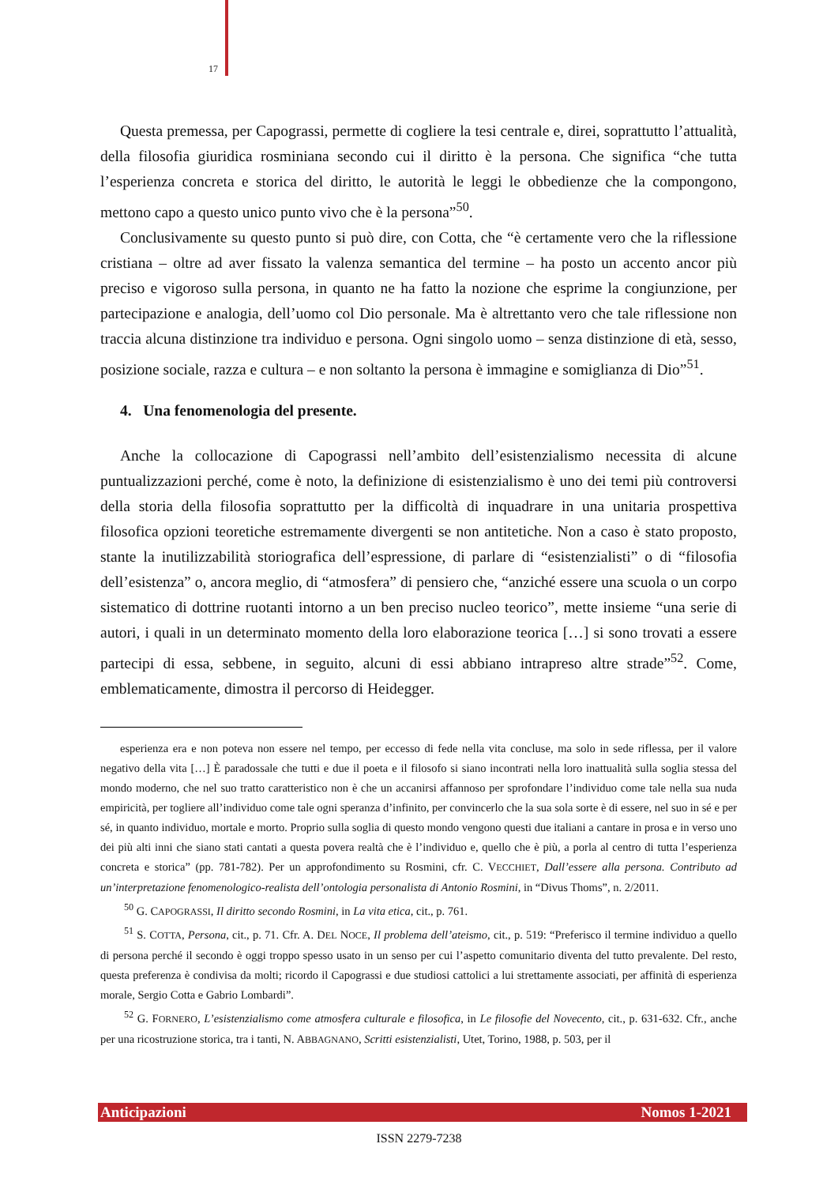17
Questa premessa, per Capograssi, permette di cogliere la tesi centrale e, direi, soprattutto l’attualità, della filosofia giuridica rosminiana secondo cui il diritto è la persona. Che significa “che tutta l’esperienza concreta e storica del diritto, le autorità le leggi le obbedienze che la compongono, mettono capo a questo unico punto vivo che è la persona”<sup>50</sup>.
Conclusivamente su questo punto si può dire, con Cotta, che “è certamente vero che la riflessione cristiana – oltre ad aver fissato la valenza semantica del termine – ha posto un accento ancor più preciso e vigoroso sulla persona, in quanto ne ha fatto la nozione che esprime la congiunzione, per partecipazione e analogia, dell’uomo col Dio personale. Ma è altrettanto vero che tale riflessione non traccia alcuna distinzione tra individuo e persona. Ogni singolo uomo – senza distinzione di età, sesso, posizione sociale, razza e cultura – e non soltanto la persona è immagine e somiglianza di Dio”<sup>51</sup>.
4. Una fenomenologia del presente.
Anche la collocazione di Capograssi nell’ambito dell’esistenzialismo necessita di alcune puntualizzazioni perché, come è noto, la definizione di esistenzialismo è uno dei temi più controversi della storia della filosofia soprattutto per la difficoltà di inquadrare in una unitaria prospettiva filosofica opzioni teoretiche estremamente divergenti se non antitetiche. Non a caso è stato proposto, stante la inutilizzabilità storiografica dell’espressione, di parlare di “esistenzialisti” o di “filosofia dell’esistenza” o, ancora meglio, di “atmosfera” di pensiero che, “anziché essere una scuola o un corpo sistematico di dottrine ruotanti intorno a un ben preciso nucleo teorico”, mette insieme “una serie di autori, i quali in un determinato momento della loro elaborazione teorica […] si sono trovati a essere partecipi di essa, sebbene, in seguito, alcuni di essi abbiano intrapreso altre strade”<sup>52</sup>. Come, emblematicamente, dimostra il percorso di Heidegger.
esperienza era e non poteva non essere nel tempo, per eccesso di fede nella vita concluse, ma solo in sede riflessa, per il valore negativo della vita […] È paradossale che tutti e due il poeta e il filosofo si siano incontrati nella loro inattualità sulla soglia stessa del mondo moderno, che nel suo tratto caratteristico non è che un accanirsi affannoso per sprofondare l’individuo come tale nella sua nuda empiricità, per togliere all’individuo come tale ogni speranza d’infinito, per convincerlo che la sua sola sorte è di essere, nel suo in sé e per sé, in quanto individuo, mortale e morto. Proprio sulla soglia di questo mondo vengono questi due italiani a cantare in prosa e in verso uno dei più alti inni che siano stati cantati a questa povera realtà che è l’individuo e, quello che è più, a porla al centro di tutta l’esperienza concreta e storica” (pp. 781-782). Per un approfondimento su Rosmini, cfr. C. VECCHIET, Dall’essere alla persona. Contributo ad un’interpretazione fenomenologico-realista dell’ontologia personalista di Antonio Rosmini, in “Divus Thoms”, n. 2/2011.
<sup>50</sup> G. CAPOGRASSI, Il diritto secondo Rosmini, in La vita etica, cit., p. 761.
<sup>51</sup> S. COTTA, Persona, cit., p. 71. Cfr. A. DEL NOCE, Il problema dell’ateismo, cit., p. 519: “Preferisco il termine individuo a quello di persona perché il secondo è oggi troppo spesso usato in un senso per cui l’aspetto comunitario diventa del tutto prevalente. Del resto, questa preferenza è condivisa da molti; ricordo il Capograssi e due studiosi cattolici a lui strettamente associati, per affinità di esperienza morale, Sergio Cotta e Gabrio Lombardi”.
<sup>52</sup> G. FORNERO, L’esistenzialismo come atmosfera culturale e filosofica, in Le filosofie del Novecento, cit., p. 631-632. Cfr., anche per una ricostruzione storica, tra i tanti, N. ABBAGNANO, Scritti esistenzialisti, Utet, Torino, 1988, p. 503, per il
Anticipazioni Nomos 1-2021
ISSN 2279-7238